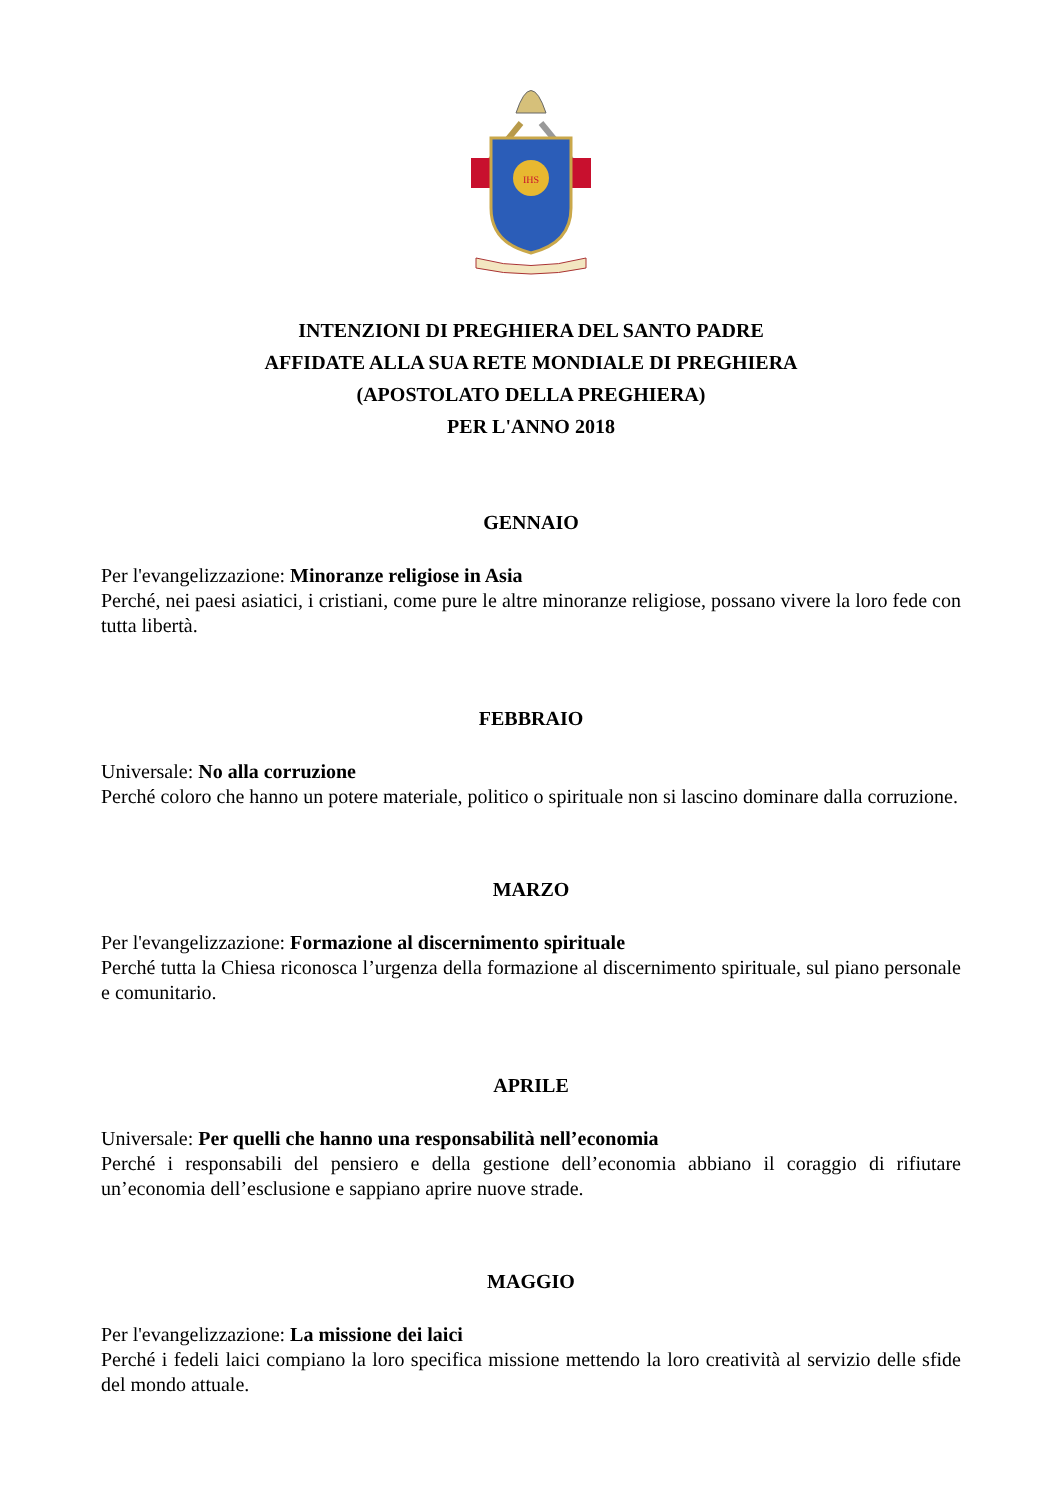IHS
INTENZIONI DI PREGHIERA DEL SANTO PADRE
AFFIDATE ALLA SUA RETE MONDIALE DI PREGHIERA
(APOSTOLATO DELLA PREGHIERA)
PER L'ANNO 2018
GENNAIO
Per l'evangelizzazione: Minoranze religiose in Asia
Perché, nei paesi asiatici, i cristiani, come pure le altre minoranze religiose, possano vivere la loro fede con tutta libertà.
FEBBRAIO
Universale: No alla corruzione
Perché coloro che hanno un potere materiale, politico o spirituale non si lascino dominare dalla corruzione.
MARZO
Per l'evangelizzazione: Formazione al discernimento spirituale
Perché tutta la Chiesa riconosca l’urgenza della formazione al discernimento spirituale, sul piano personale e comunitario.
APRILE
Universale: Per quelli che hanno una responsabilità nell’economia
Perché i responsabili del pensiero e della gestione dell’economia abbiano il coraggio di rifiutare un’economia dell’esclusione e sappiano aprire nuove strade.
MAGGIO
Per l'evangelizzazione: La missione dei laici
Perché i fedeli laici compiano la loro specifica missione mettendo la loro creatività al servizio delle sfide del mondo attuale.